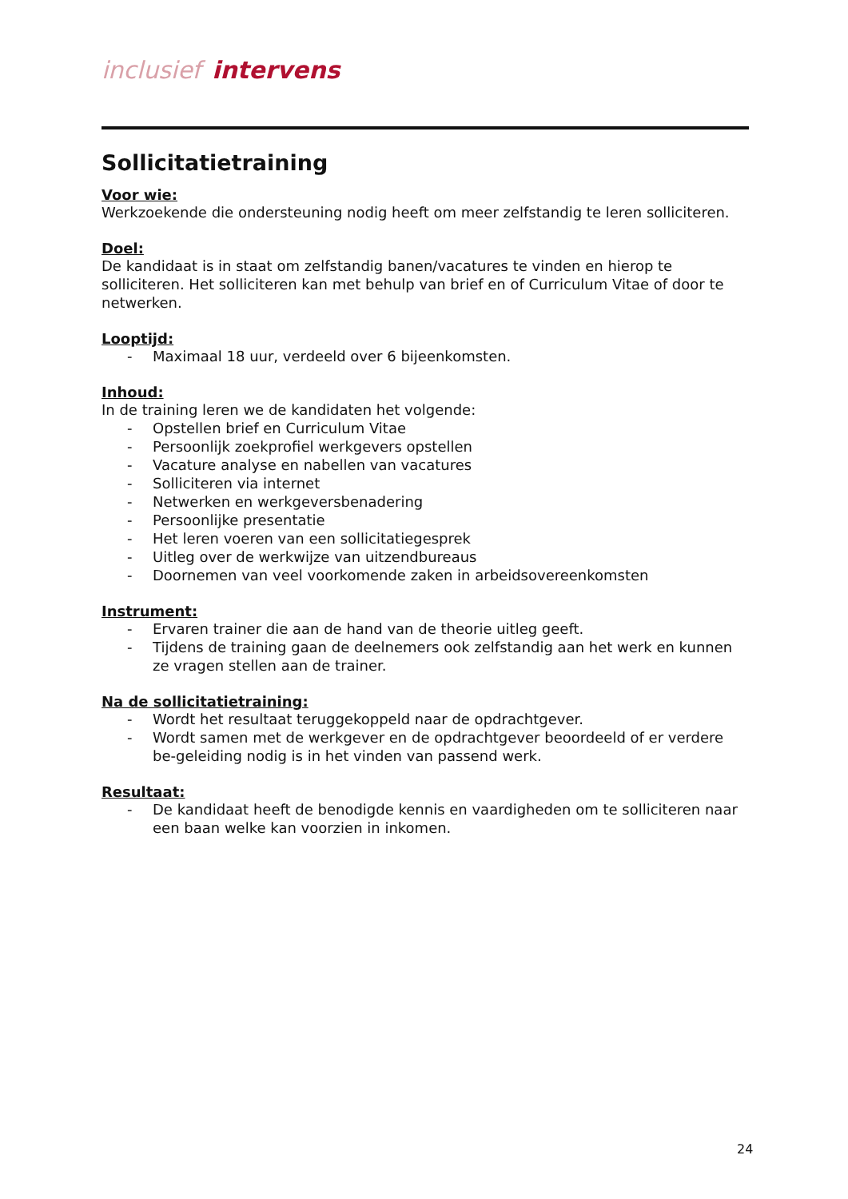inclusief intervens
Sollicitatietraining
Voor wie:
Werkzoekende die ondersteuning nodig heeft om meer zelfstandig te leren solliciteren.
Doel:
De kandidaat is in staat om zelfstandig banen/vacatures te vinden en hierop te solliciteren. Het solliciteren kan met behulp van brief en of Curriculum Vitae of door te netwerken.
Looptijd:
- Maximaal 18 uur, verdeeld over 6 bijeenkomsten.
Inhoud:
In de training leren we de kandidaten het volgende:
- Opstellen brief en Curriculum Vitae
- Persoonlijk zoekprofiel werkgevers opstellen
- Vacature analyse en nabellen van vacatures
- Solliciteren via internet
- Netwerken en werkgeversbenadering
- Persoonlijke presentatie
- Het leren voeren van een sollicitatiegesprek
- Uitleg over de werkwijze van uitzendbureaus
- Doornemen van veel voorkomende zaken in arbeidsovereenkomsten
Instrument:
- Ervaren trainer die aan de hand van de theorie uitleg geeft.
- Tijdens de training gaan de deelnemers ook zelfstandig aan het werk en kunnen ze vragen stellen aan de trainer.
Na de sollicitatietraining:
- Wordt het resultaat teruggekoppeld naar de opdrachtgever.
- Wordt samen met de werkgever en de opdrachtgever beoordeeld of er verdere be-geleiding nodig is in het vinden van passend werk.
Resultaat:
- De kandidaat heeft de benodigde kennis en vaardigheden om te solliciteren naar een baan welke kan voorzien in inkomen.
24